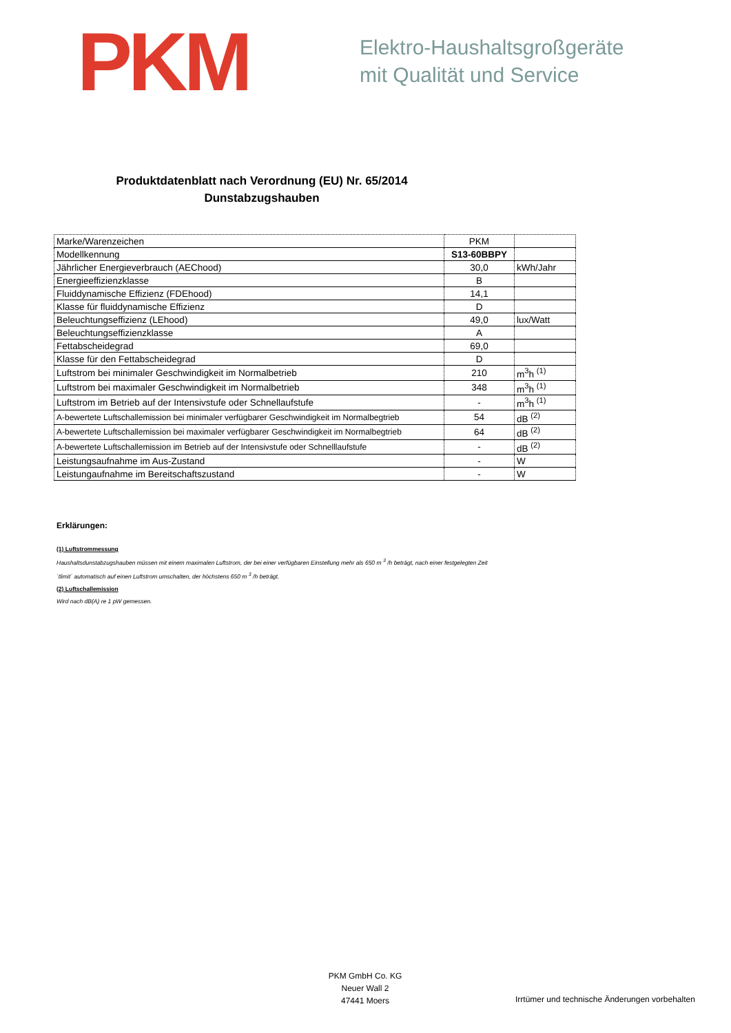PKM
Elektro-Haushaltsgroßgeräte
mit Qualität und Service
Produktdatenblatt nach Verordnung (EU) Nr. 65/2014
Dunstabzugshauben
| Marke/Warenzeichen | PKM | |
| Modellkennung | S13-60BBPY | |
| Jährlicher Energieverbrauch (AEChood) | 30,0 | kWh/Jahr |
| Energieeffizienzklasse | B | |
| Fluiddynamische Effizienz (FDEhood) | 14,1 | |
| Klasse für fluiddynamische Effizienz | D | |
| Beleuchtungseffizienz (LEhood) | 49,0 | lux/Watt |
| Beleuchtungseffizienzklasse | A | |
| Fettabscheidegrad | 69,0 | |
| Klasse für den Fettabscheidegrad | D | |
| Luftstrom bei minimaler Geschwindigkeit im Normalbetrieb | 210 | m<sup>3</sup>h <sup>(1)</sup> |
| Luftstrom bei maximaler Geschwindigkeit im Normalbetrieb | 348 | m<sup>3</sup>h <sup>(1)</sup> |
| Luftstrom im Betrieb auf der Intensivstufe oder Schnellaufstufe | - | m<sup>3</sup>h <sup>(1)</sup> |
| A-bewertete Luftschallemission bei minimaler verfügbarer Geschwindigkeit im Normalbegtrieb | 54 | dB <sup>(2)</sup> |
| A-bewertete Luftschallemission bei maximaler verfügbarer Geschwindigkeit im Normalbegtrieb | 64 | dB <sup>(2)</sup> |
| A-bewertete Luftschallemission im Betrieb auf der Intensivstufe oder Schnelllaufstufe | - | dB <sup>(2)</sup> |
| Leistungsaufnahme im Aus-Zustand | - | W |
| Leistungaufnahme im Bereitschaftszustand | - | W |
Erklärungen:
(1) Luftstrommessung
Haushaltsdunstabzugshauben müssen mit einem maximalen Luftstrom, der bei einer verfügbaren Einstellung mehr als 650 m <sup>3</sup> /h beträgt, nach einer festgelegten Zeit
´tlimit´ automatisch auf einen Luftstrom umschalten, der höchstens 650 m <sup>3</sup> /h beträgt.
(2) Luftschallemission
Wird nach dB(A) re 1 pW gemessen.
PKM GmbH Co. KG
Neuer Wall 2
47441 Moers
Irrtümer und technische Änderungen vorbehalten